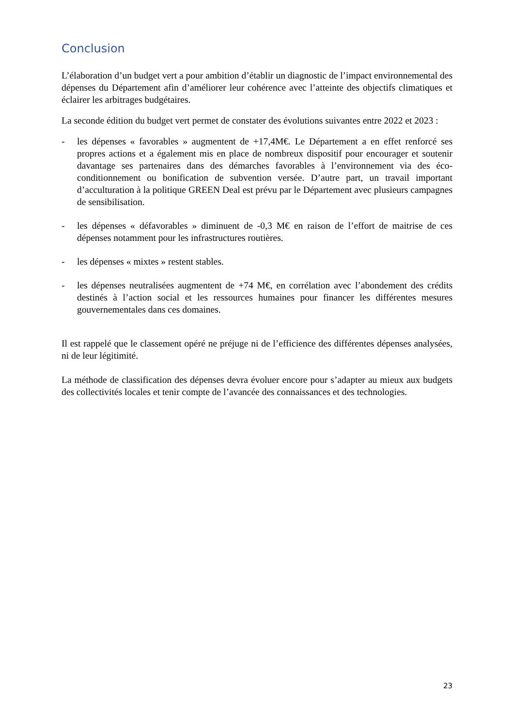Conclusion
L’élaboration d’un budget vert a pour ambition d’établir un diagnostic de l’impact environnemental des dépenses du Département afin d’améliorer leur cohérence avec l’atteinte des objectifs climatiques et éclairer les arbitrages budgétaires.
La seconde édition du budget vert permet de constater des évolutions suivantes entre 2022 et 2023 :
- les dépenses « favorables » augmentent de +17,4M€. Le Département a en effet renforcé ses propres actions et a également mis en place de nombreux dispositif pour encourager et soutenir davantage ses partenaires dans des démarches favorables à l’environnement via des éco-conditionnement ou bonification de subvention versée. D’autre part, un travail important d’acculturation à la politique GREEN Deal est prévu par le Département avec plusieurs campagnes de sensibilisation.
- les dépenses « défavorables » diminuent de -0,3 M€ en raison de l’effort de maitrise de ces dépenses notamment pour les infrastructures routières.
- les dépenses « mixtes » restent stables.
- les dépenses neutralisées augmentent de +74 M€, en corrélation avec l’abondement des crédits destinés à l’action social et les ressources humaines pour financer les différentes mesures gouvernementales dans ces domaines.
Il est rappelé que le classement opéré ne préjuge ni de l’efficience des différentes dépenses analysées, ni de leur légitimité.
La méthode de classification des dépenses devra évoluer encore pour s’adapter au mieux aux budgets des collectivités locales et tenir compte de l’avancée des connaissances et des technologies.
23